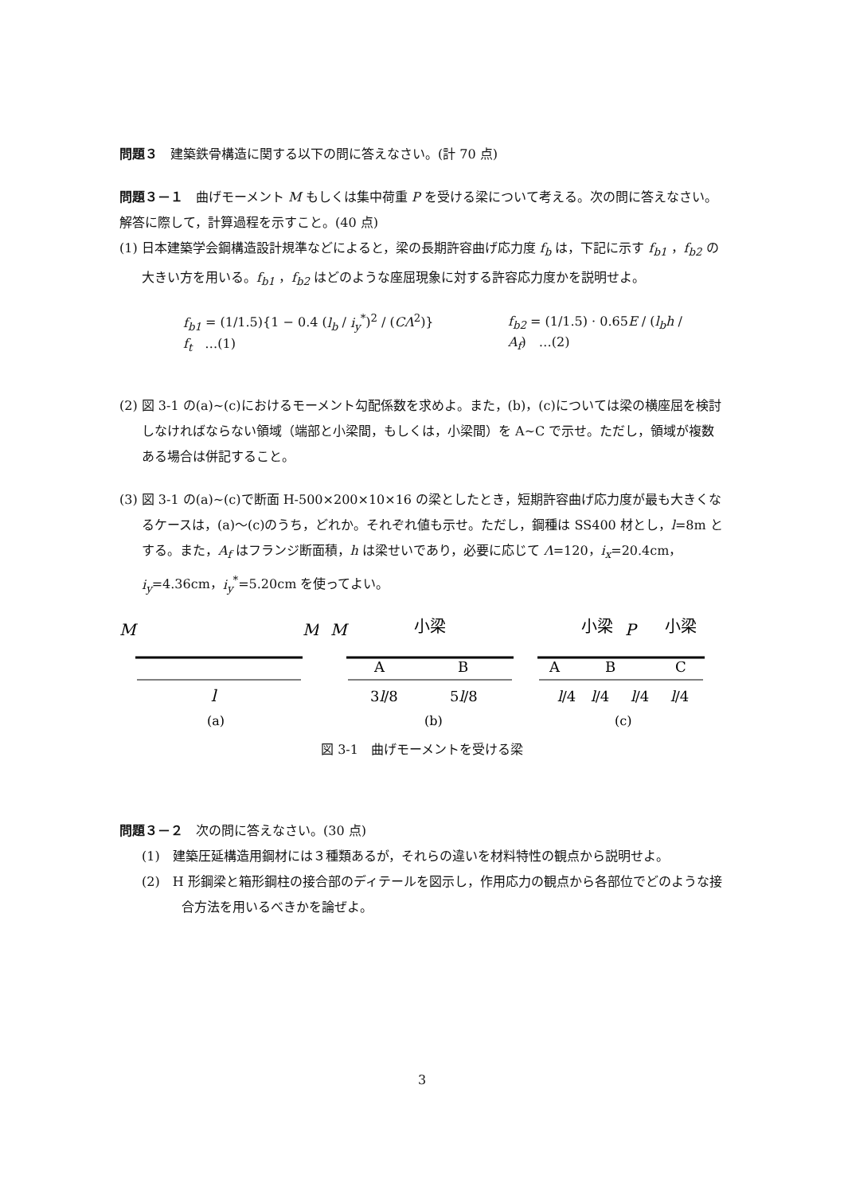問題３　建築鉄骨構造に関する以下の問に答えなさい。(計 70 点)
問題３－１　曲げモーメント M もしくは集中荷重 P を受ける梁について考える。次の問に答えなさい。解答に際して，計算過程を示すこと。(40 点)
(1) 日本建築学会鋼構造設計規準などによると，梁の長期許容曲げ応力度 f<sub>b</sub> は，下記に示す f<sub>b1</sub> ，f<sub>b2</sub> の大きい方を用いる。f<sub>b1</sub> ，f<sub>b2</sub> はどのような座屈現象に対する許容応力度かを説明せよ。
f<sub>b1</sub> = (1/1.5){1 − 0.4 (l<sub>b</sub> / i<sub>y</sub><sup>*</sup>)<sup>2</sup> / (CΛ<sup>2</sup>)} f<sub>t</sub>　…(1) f<sub>b2</sub> = (1/1.5) · 0.65E / (l<sub>b</sub>h / A<sub>f</sub>)　…(2)
(2) 図 3-1 の(a)~(c)におけるモーメント勾配係数を求めよ。また，(b)，(c)については梁の横座屈を検討しなければならない領域（端部と小梁間，もしくは，小梁間）を A~C で示せ。ただし，領域が複数ある場合は併記すること。
(3) 図 3-1 の(a)~(c)で断面 H-500×200×10×16 の梁としたとき，短期許容曲げ応力度が最も大きくなるケースは，(a)～(c)のうち，どれか。それぞれ値も示せ。ただし，鋼種は SS400 材とし，l=8m とする。また，A<sub>f</sub> はフランジ断面積，h は梁せいであり，必要に応じて Λ=120，i<sub>x</sub>=20.4cm，i<sub>y</sub>=4.36cm，i<sub>y</sub><sup>*</sup>=5.20cm を使ってよい。
M
M
l
(a)
M
小梁
A
B
3l/8
5l/8
(b)
小梁
P
小梁
A
B
C
l/4
l/4
l/4
l/4
(c)
図 3-1　曲げモーメントを受ける梁
問題３－２　次の問に答えなさい。(30 点)
(1)　建築圧延構造用鋼材には３種類あるが，それらの違いを材料特性の観点から説明せよ。
(2)　H 形鋼梁と箱形鋼柱の接合部のディテールを図示し，作用応力の観点から各部位でどのような接合方法を用いるべきかを論ぜよ。
3